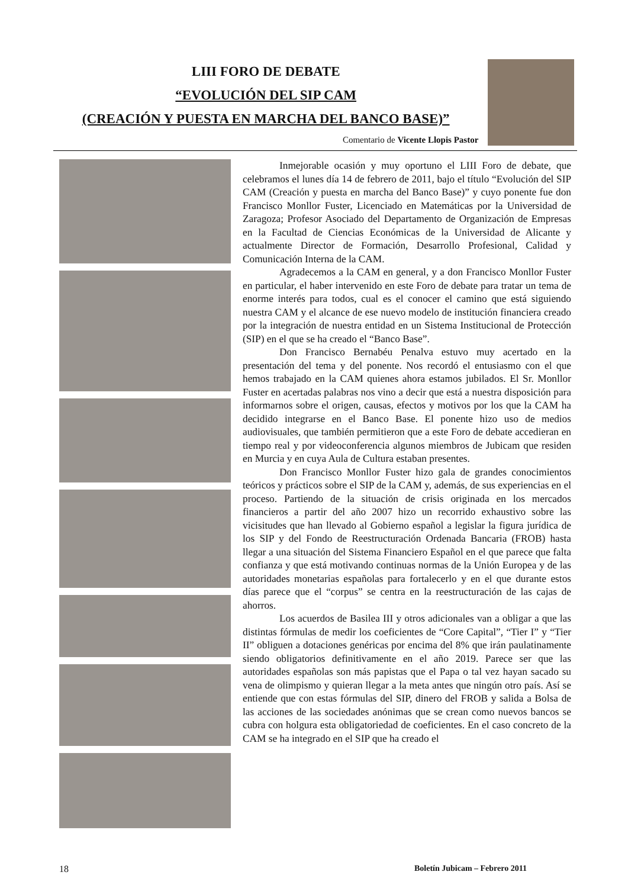LIII FORO DE DEBATE
“EVOLUCIÓN DEL SIP CAM
(CREACIÓN Y PUESTA EN MARCHA DEL BANCO BASE)”
Comentario de Vicente Llopis Pastor
Inmejorable ocasión y muy oportuno el LIII Foro de debate, que celebramos el lunes día 14 de febrero de 2011, bajo el título “Evolución del SIP CAM (Creación y puesta en marcha del Banco Base)” y cuyo ponente fue don Francisco Monllor Fuster, Licenciado en Matemáticas por la Universidad de Zaragoza; Profesor Asociado del Departamento de Organización de Empresas en la Facultad de Ciencias Económicas de la Universidad de Alicante y actualmente Director de Formación, Desarrollo Profesional, Calidad y Comunicación Interna de la CAM.
Agradecemos a la CAM en general, y a don Francisco Monllor Fuster en particular, el haber intervenido en este Foro de debate para tratar un tema de enorme interés para todos, cual es el conocer el camino que está siguiendo nuestra CAM y el alcance de ese nuevo modelo de institución financiera creado por la integración de nuestra entidad en un Sistema Institucional de Protección (SIP) en el que se ha creado el “Banco Base”.
Don Francisco Bernabéu Penalva estuvo muy acertado en la presentación del tema y del ponente. Nos recordó el entusiasmo con el que hemos trabajado en la CAM quienes ahora estamos jubilados. El Sr. Monllor Fuster en acertadas palabras nos vino a decir que está a nuestra disposición para informarnos sobre el origen, causas, efectos y motivos por los que la CAM ha decidido integrarse en el Banco Base. El ponente hizo uso de medios audiovisuales, que también permitieron que a este Foro de debate accedieran en tiempo real y por videoconferencia algunos miembros de Jubicam que residen en Murcia y en cuya Aula de Cultura estaban presentes.
Don Francisco Monllor Fuster hizo gala de grandes conocimientos teóricos y prácticos sobre el SIP de la CAM y, además, de sus experiencias en el proceso. Partiendo de la situación de crisis originada en los mercados financieros a partir del año 2007 hizo un recorrido exhaustivo sobre las vicisitudes que han llevado al Gobierno español a legislar la figura jurídica de los SIP y del Fondo de Reestructuración Ordenada Bancaria (FROB) hasta llegar a una situación del Sistema Financiero Español en el que parece que falta confianza y que está motivando continuas normas de la Unión Europea y de las autoridades monetarias españolas para fortalecerlo y en el que durante estos días parece que el “corpus” se centra en la reestructuración de las cajas de ahorros.
Los acuerdos de Basilea III y otros adicionales van a obligar a que las distintas fórmulas de medir los coeficientes de “Core Capital”, “Tier I” y “Tier II” obliguen a dotaciones genéricas por encima del 8% que irán paulatinamente siendo obligatorios definitivamente en el año 2019. Parece ser que las autoridades españolas son más papistas que el Papa o tal vez hayan sacado su vena de olimpismo y quieran llegar a la meta antes que ningún otro país. Así se entiende que con estas fórmulas del SIP, dinero del FROB y salida a Bolsa de las acciones de las sociedades anónimas que se crean como nuevos bancos se cubra con holgura esta obligatoriedad de coeficientes. En el caso concreto de la CAM se ha integrado en el SIP que ha creado el
18 Boletín Jubicam – Febrero 2011